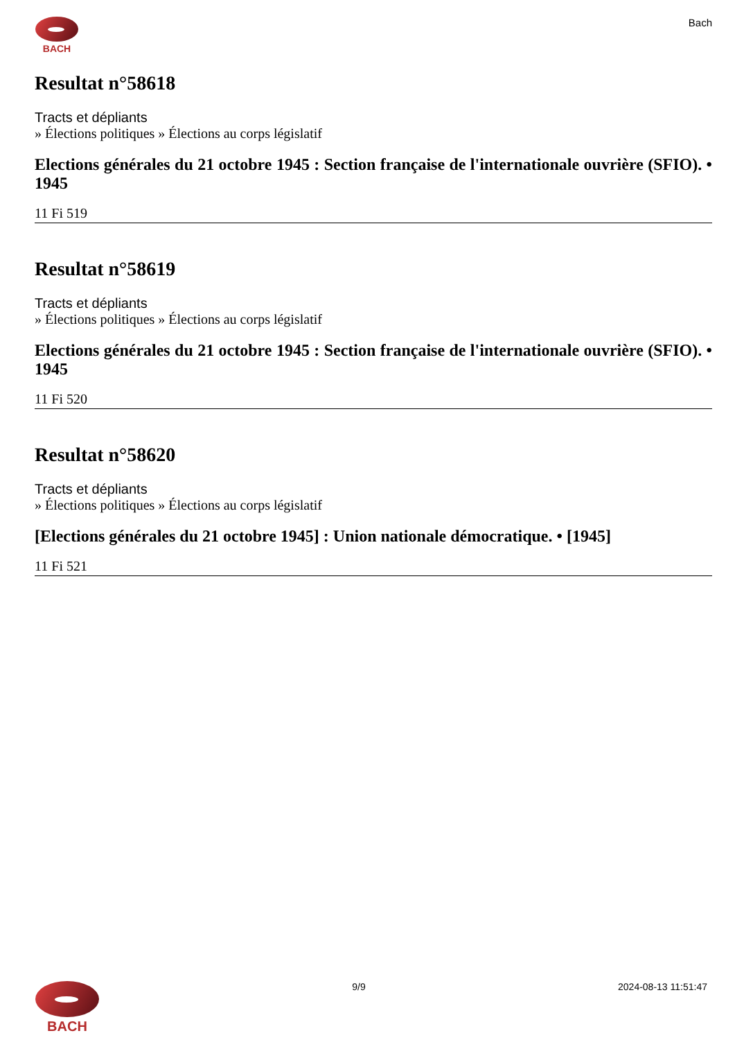BACH Bach
Resultat n°58618
Tracts et dépliants
» Élections politiques » Élections au corps législatif
Elections générales du 21 octobre 1945 : Section française de l'internationale ouvrière (SFIO). • 1945
11 Fi 519
Resultat n°58619
Tracts et dépliants
» Élections politiques » Élections au corps législatif
Elections générales du 21 octobre 1945 : Section française de l'internationale ouvrière (SFIO). • 1945
11 Fi 520
Resultat n°58620
Tracts et dépliants
» Élections politiques » Élections au corps législatif
[Elections générales du 21 octobre 1945] : Union nationale démocratique. • [1945]
11 Fi 521
BACH
9/9 2024-08-13 11:51:47